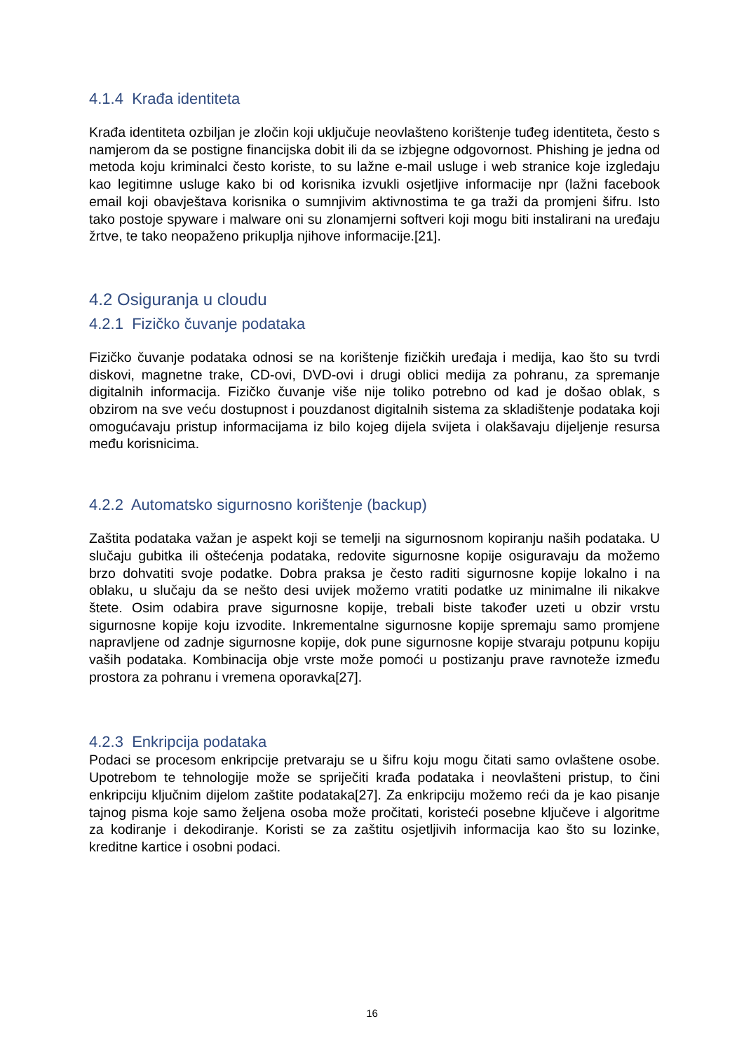4.1.4 Krađa identiteta
Krađa identiteta ozbiljan je zločin koji uključuje neovlašteno korištenje tuđeg identiteta, često s namjerom da se postigne financijska dobit ili da se izbjegne odgovornost. Phishing je jedna od metoda koju kriminalci često koriste, to su lažne e-mail usluge i web stranice koje izgledaju kao legitimne usluge kako bi od korisnika izvukli osjetljive informacije npr (lažni facebook email koji obavještava korisnika o sumnjivim aktivnostima te ga traži da promjeni šifru. Isto tako postoje spyware i malware oni su zlonamjerni softveri koji mogu biti instalirani na uređaju žrtve, te tako neopaženo prikuplja njihove informacije.[21].
4.2 Osiguranja u cloudu
4.2.1 Fizičko čuvanje podataka
Fizičko čuvanje podataka odnosi se na korištenje fizičkih uređaja i medija, kao što su tvrdi diskovi, magnetne trake, CD-ovi, DVD-ovi i drugi oblici medija za pohranu, za spremanje digitalnih informacija. Fizičko čuvanje više nije toliko potrebno od kad je došao oblak, s obzirom na sve veću dostupnost i pouzdanost digitalnih sistema za skladištenje podataka koji omogućavaju pristup informacijama iz bilo kojeg dijela svijeta i olakšavaju dijeljenje resursa među korisnicima.
4.2.2 Automatsko sigurnosno korištenje (backup)
Zaštita podataka važan je aspekt koji se temelji na sigurnosnom kopiranju naših podataka. U slučaju gubitka ili oštećenja podataka, redovite sigurnosne kopije osiguravaju da možemo brzo dohvatiti svoje podatke. Dobra praksa je često raditi sigurnosne kopije lokalno i na oblaku, u slučaju da se nešto desi uvijek možemo vratiti podatke uz minimalne ili nikakve štete. Osim odabira prave sigurnosne kopije, trebali biste također uzeti u obzir vrstu sigurnosne kopije koju izvodite. Inkrementalne sigurnosne kopije spremaju samo promjene napravljene od zadnje sigurnosne kopije, dok pune sigurnosne kopije stvaraju potpunu kopiju vaših podataka. Kombinacija obje vrste može pomoći u postizanju prave ravnoteže između prostora za pohranu i vremena oporavka[27].
4.2.3 Enkripcija podataka
Podaci se procesom enkripcije pretvaraju se u šifru koju mogu čitati samo ovlaštene osobe. Upotrebom te tehnologije može se spriječiti krađa podataka i neovlašteni pristup, to čini enkripciju ključnim dijelom zaštite podataka[27]. Za enkripciju možemo reći da je kao pisanje tajnog pisma koje samo željena osoba može pročitati, koristeći posebne ključeve i algoritme za kodiranje i dekodiranje. Koristi se za zaštitu osjetljivih informacija kao što su lozinke, kreditne kartice i osobni podaci.
16